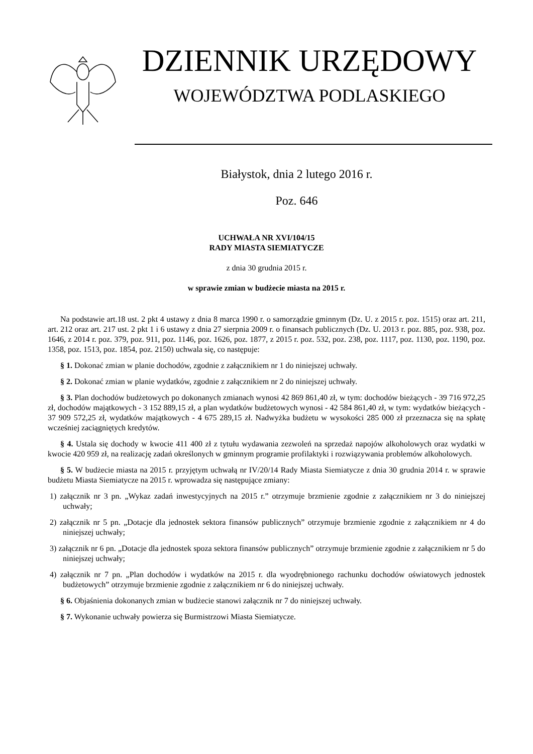DZIENNIK URZĘDOWY
WOJEWÓDZTWA PODLASKIEGO
Białystok, dnia 2 lutego 2016 r.
Poz. 646
UCHWAŁA NR XVI/104/15
RADY MIASTA SIEMIATYCZE
z dnia 30 grudnia 2015 r.
w sprawie zmian w budżecie miasta na 2015 r.
Na podstawie art.18 ust. 2 pkt 4 ustawy z dnia 8 marca 1990 r. o samorządzie gminnym (Dz. U. z 2015 r. poz. 1515) oraz art. 211, art. 212 oraz art. 217 ust. 2 pkt 1 i 6 ustawy z dnia 27 sierpnia 2009 r. o finansach publicznych (Dz. U. 2013 r. poz. 885, poz. 938, poz. 1646, z 2014 r. poz. 379, poz. 911, poz. 1146, poz. 1626, poz. 1877, z 2015 r. poz. 532, poz. 238, poz. 1117, poz. 1130, poz. 1190, poz. 1358, poz. 1513, poz. 1854, poz. 2150) uchwala się, co następuje:
§ 1. Dokonać zmian w planie dochodów, zgodnie z załącznikiem nr 1 do niniejszej uchwały.
§ 2. Dokonać zmian w planie wydatków, zgodnie z załącznikiem nr 2 do niniejszej uchwały.
§ 3. Plan dochodów budżetowych po dokonanych zmianach wynosi 42 869 861,40 zł, w tym: dochodów bieżących - 39 716 972,25 zł, dochodów majątkowych - 3 152 889,15 zł, a plan wydatków budżetowych wynosi - 42 584 861,40 zł, w tym: wydatków bieżących - 37 909 572,25 zł, wydatków majątkowych - 4 675 289,15 zł. Nadwyżka budżetu w wysokości 285 000 zł przeznacza się na spłatę wcześniej zaciągniętych kredytów.
§ 4. Ustala się dochody w kwocie 411 400 zł z tytułu wydawania zezwoleń na sprzedaż napojów alkoholowych oraz wydatki w kwocie 420 959 zł, na realizację zadań określonych w gminnym programie profilaktyki i rozwiązywania problemów alkoholowych.
§ 5. W budżecie miasta na 2015 r. przyjętym uchwałą nr IV/20/14 Rady Miasta Siemiatycze z dnia 30 grudnia 2014 r. w sprawie budżetu Miasta Siemiatycze na 2015 r. wprowadza się następujące zmiany:
1) załącznik nr 3 pn. „Wykaz zadań inwestycyjnych na 2015 r.” otrzymuje brzmienie zgodnie z załącznikiem nr 3 do niniejszej uchwały;
2) załącznik nr 5 pn. „Dotacje dla jednostek sektora finansów publicznych” otrzymuje brzmienie zgodnie z załącznikiem nr 4 do niniejszej uchwały;
3) załącznik nr 6 pn. „Dotacje dla jednostek spoza sektora finansów publicznych” otrzymuje brzmienie zgodnie z załącznikiem nr 5 do niniejszej uchwały;
4) załącznik nr 7 pn. „Plan dochodów i wydatków na 2015 r. dla wyodrębnionego rachunku dochodów oświatowych jednostek budżetowych” otrzymuje brzmienie zgodnie z załącznikiem nr 6 do niniejszej uchwały.
§ 6. Objaśnienia dokonanych zmian w budżecie stanowi załącznik nr 7 do niniejszej uchwały.
§ 7. Wykonanie uchwały powierza się Burmistrzowi Miasta Siemiatycze.